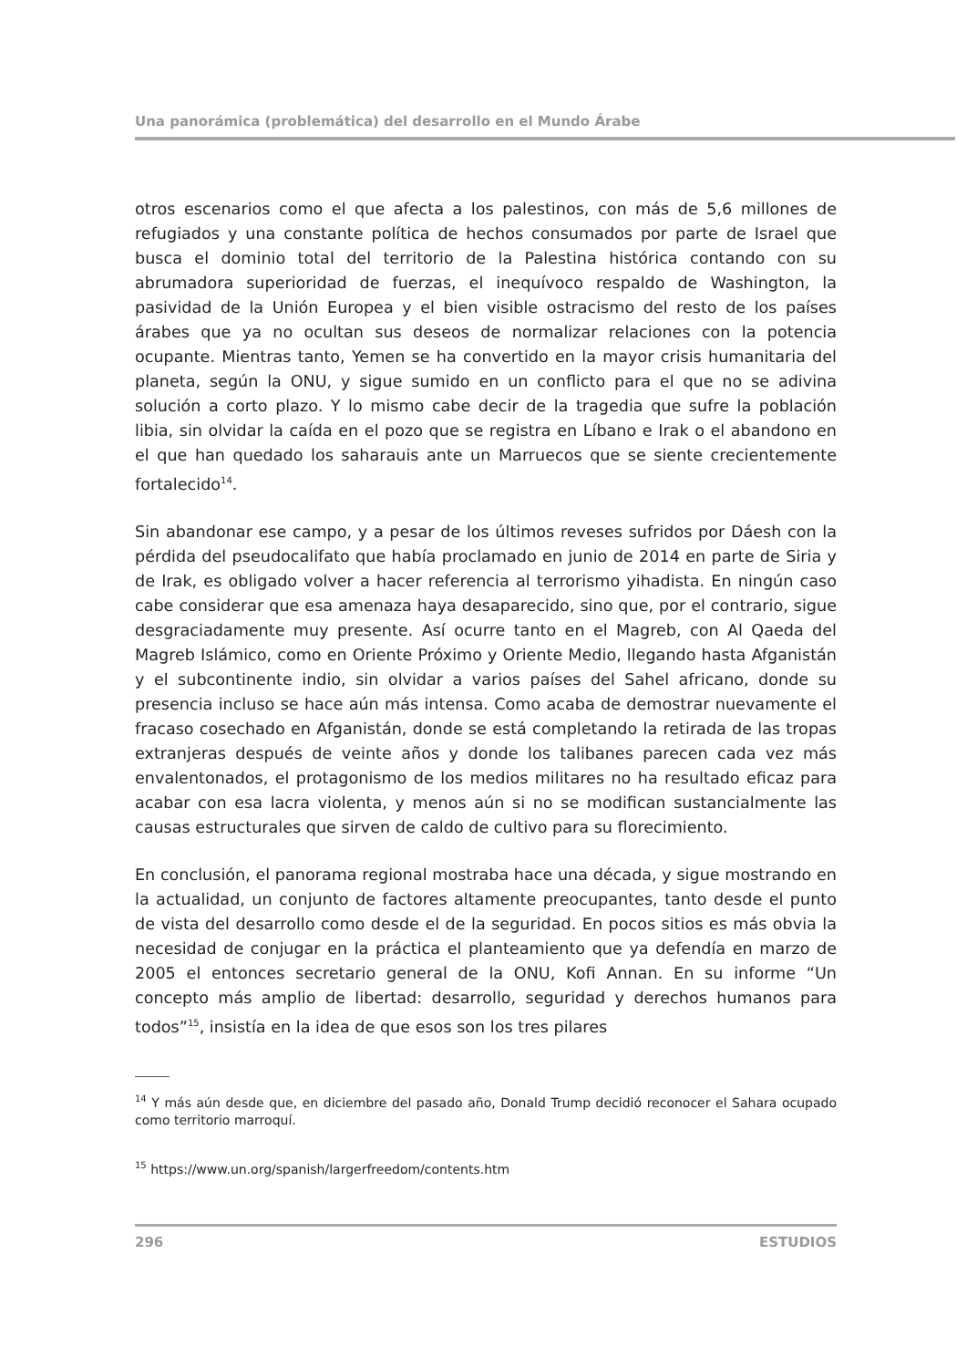Una panorámica (problemática) del desarrollo en el Mundo Árabe
otros escenarios como el que afecta a los palestinos, con más de 5,6 millones de refugiados y una constante política de hechos consumados por parte de Israel que busca el dominio total del territorio de la Palestina histórica contando con su abrumadora superioridad de fuerzas, el inequívoco respaldo de Washington, la pasividad de la Unión Europea y el bien visible ostracismo del resto de los países árabes que ya no ocultan sus deseos de normalizar relaciones con la potencia ocupante. Mientras tanto, Yemen se ha convertido en la mayor crisis humanitaria del planeta, según la ONU, y sigue sumido en un conflicto para el que no se adivina solución a corto plazo. Y lo mismo cabe decir de la tragedia que sufre la población libia, sin olvidar la caída en el pozo que se registra en Líbano e Irak o el abandono en el que han quedado los saharauis ante un Marruecos que se siente crecientemente fortalecido<sup>14</sup>.
Sin abandonar ese campo, y a pesar de los últimos reveses sufridos por Dáesh con la pérdida del pseudocalifato que había proclamado en junio de 2014 en parte de Siria y de Irak, es obligado volver a hacer referencia al terrorismo yihadista. En ningún caso cabe considerar que esa amenaza haya desaparecido, sino que, por el contrario, sigue desgraciadamente muy presente. Así ocurre tanto en el Magreb, con Al Qaeda del Magreb Islámico, como en Oriente Próximo y Oriente Medio, llegando hasta Afganistán y el subcontinente indio, sin olvidar a varios países del Sahel africano, donde su presencia incluso se hace aún más intensa. Como acaba de demostrar nuevamente el fracaso cosechado en Afganistán, donde se está completando la retirada de las tropas extranjeras después de veinte años y donde los talibanes parecen cada vez más envalentonados, el protagonismo de los medios militares no ha resultado eficaz para acabar con esa lacra violenta, y menos aún si no se modifican sustancialmente las causas estructurales que sirven de caldo de cultivo para su florecimiento.
En conclusión, el panorama regional mostraba hace una década, y sigue mostrando en la actualidad, un conjunto de factores altamente preocupantes, tanto desde el punto de vista del desarrollo como desde el de la seguridad. En pocos sitios es más obvia la necesidad de conjugar en la práctica el planteamiento que ya defendía en marzo de 2005 el entonces secretario general de la ONU, Kofi Annan. En su informe “Un concepto más amplio de libertad: desarrollo, seguridad y derechos humanos para todos”<sup>15</sup>, insistía en la idea de que esos son los tres pilares
<sup>14</sup> Y más aún desde que, en diciembre del pasado año, Donald Trump decidió reconocer el Sahara ocupado como territorio marroquí.
<sup>15</sup> https://www.un.org/spanish/largerfreedom/contents.htm
296 ESTUDIOS